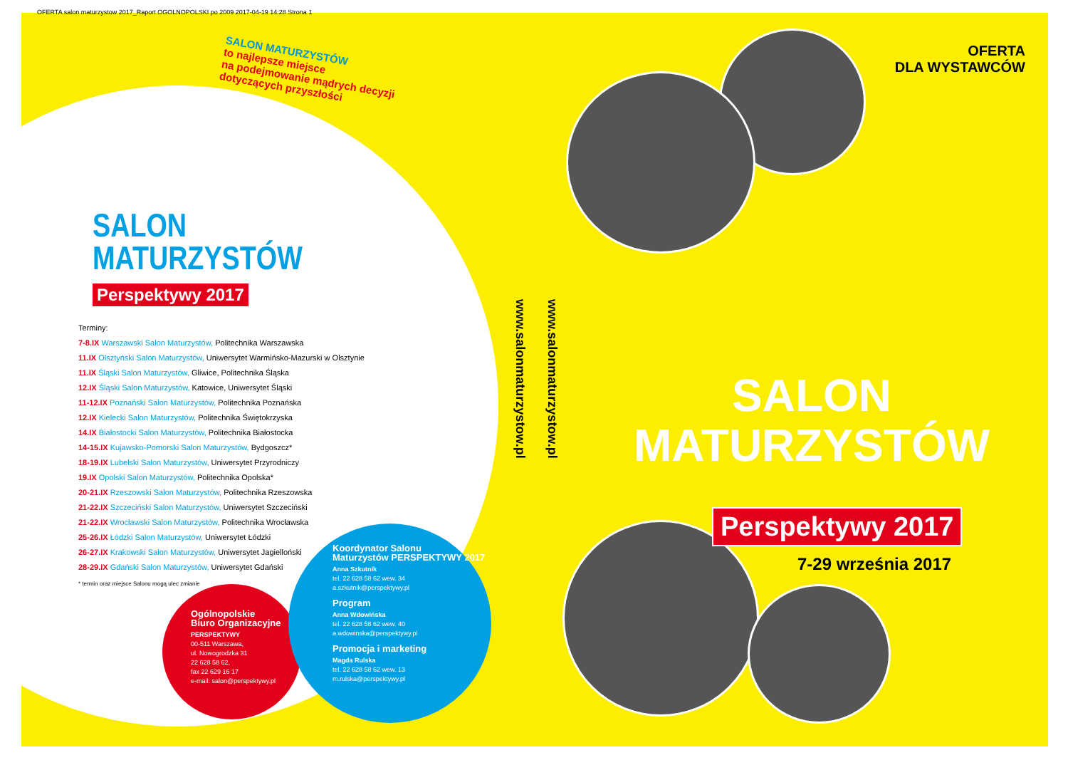OFERTA salon maturzystow 2017_Raport OGOLNOPOLSKI po 2009 2017-04-19 14:28 Strona 1
SALON MATURZYSTÓW
to najlepsze miejsce
na podejmowanie mądrych decyzji
dotyczących przyszłości
SALON
MATURZYSTÓW
Perspektywy 2017
Terminy:
7-8.IX Warszawski Salon Maturzystów, Politechnika Warszawska
11.IX Olsztyński Salon Maturzystów, Uniwersytet Warmińsko-Mazurski w Olsztynie
11.IX Śląski Salon Maturzystów, Gliwice, Politechnika Śląska
12.IX Śląski Salon Maturzystów, Katowice, Uniwersytet Śląski
11-12.IX Poznański Salon Maturzystów, Politechnika Poznańska
12.IX Kielecki Salon Maturzystów, Politechnika Świętokrzyska
14.IX Białostocki Salon Maturzystów, Politechnika Białostocka
14-15.IX Kujawsko-Pomorski Salon Maturzystów, Bydgoszcz*
18-19.IX Lubelski Salon Maturzystów, Uniwersytet Przyrodniczy
19.IX Opolski Salon Maturzystów, Politechnika Opolska*
20-21.IX Rzeszowski Salon Maturzystów, Politechnika Rzeszowska
21-22.IX Szczeciński Salon Maturzystów, Uniwersytet Szczeciński
21-22.IX Wrocławski Salon Maturzystów, Politechnika Wrocławska
25-26.IX Łódzki Salon Maturzystów, Uniwersytet Łódzki
26-27.IX Krakowski Salon Maturzystów, Uniwersytet Jagielloński
28-29.IX Gdański Salon Maturzystów, Uniwersytet Gdański
* termin oraz miejsce Salonu mogą ulec zmianie
Ogólnopolskie
Biuro Organizacyjne
PERSPEKTYWY
00-511 Warszawa,
ul. Nowogrodzka 31
22 628 58 62,
fax 22 629 16 17
e-mail: salon@perspektywy.pl
Koordynator Salonu
Maturzystów PERSPEKTYWY 2017
Anna Szkutnik
tel. 22 628 58 62 wew. 34
a.szkutnik@perspektywy.pl
Program
Anna Wdowińska
tel. 22 628 58 62 wew. 40
a.wdowinska@perspektywy.pl
Promocja i marketing
Magda Rulska
tel. 22 628 58 62 wew. 13
m.rulska@perspektywy.pl
www.salonmaturzystow.pl
www.salonmaturzystow.pl
OFERTA
DLA WYSTAWCÓW
SALON
MATURZYSTÓW
Perspektywy 2017
7-29 września 2017